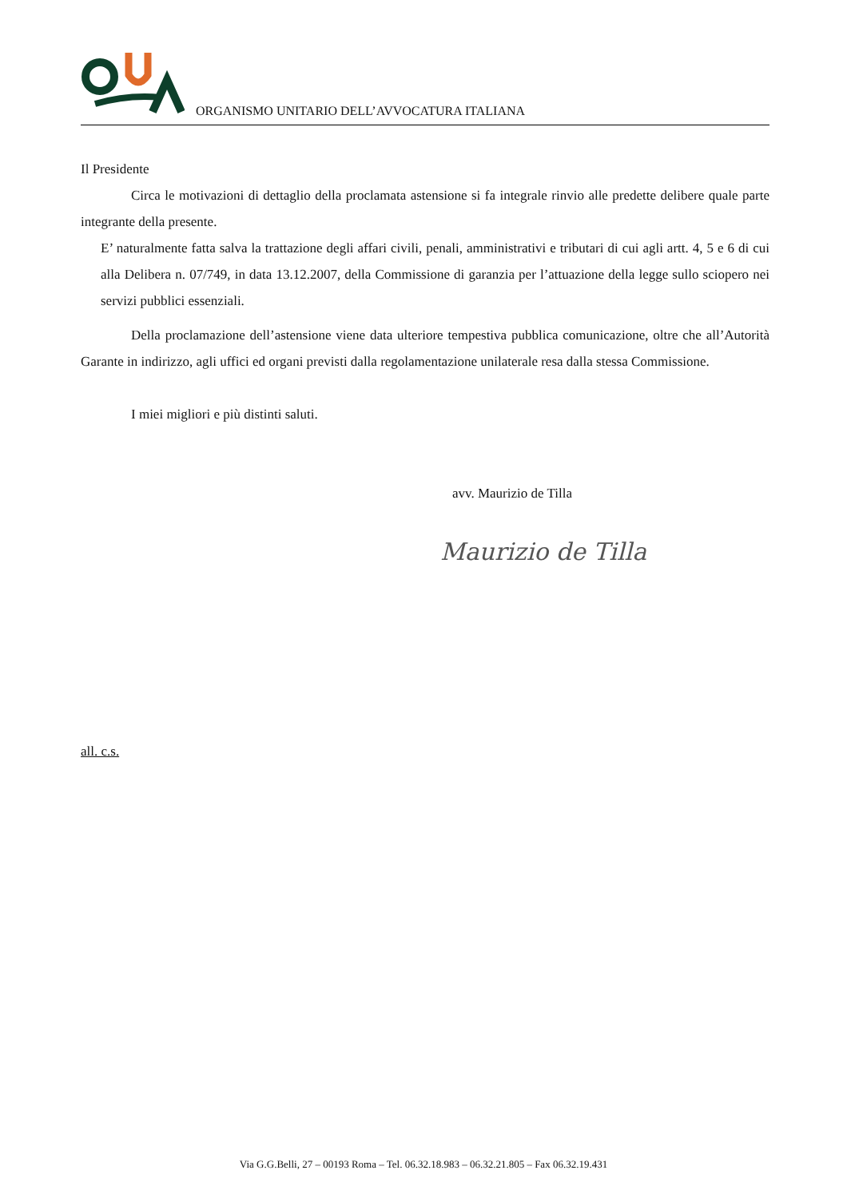ORGANISMO UNITARIO DELL’AVVOCATURA ITALIANA
Il Presidente
Circa le motivazioni di dettaglio della proclamata astensione si fa integrale rinvio alle predette delibere quale parte integrante della presente.
E’ naturalmente fatta salva la trattazione degli affari civili, penali, amministrativi e tributari di cui agli artt. 4, 5 e 6 di cui alla Delibera n. 07/749, in data 13.12.2007, della Commissione di garanzia per l’attuazione della legge sullo sciopero nei servizi pubblici essenziali.
Della proclamazione dell’astensione viene data ulteriore tempestiva pubblica comunicazione, oltre che all’Autorità Garante in indirizzo, agli uffici ed organi previsti dalla regolamentazione unilaterale resa dalla stessa Commissione.
I miei migliori e più distinti saluti.
avv. Maurizio de Tilla
Maurizio de Tilla
all. c.s.
Via G.G.Belli, 27 – 00193 Roma – Tel. 06.32.18.983 – 06.32.21.805 – Fax 06.32.19.431